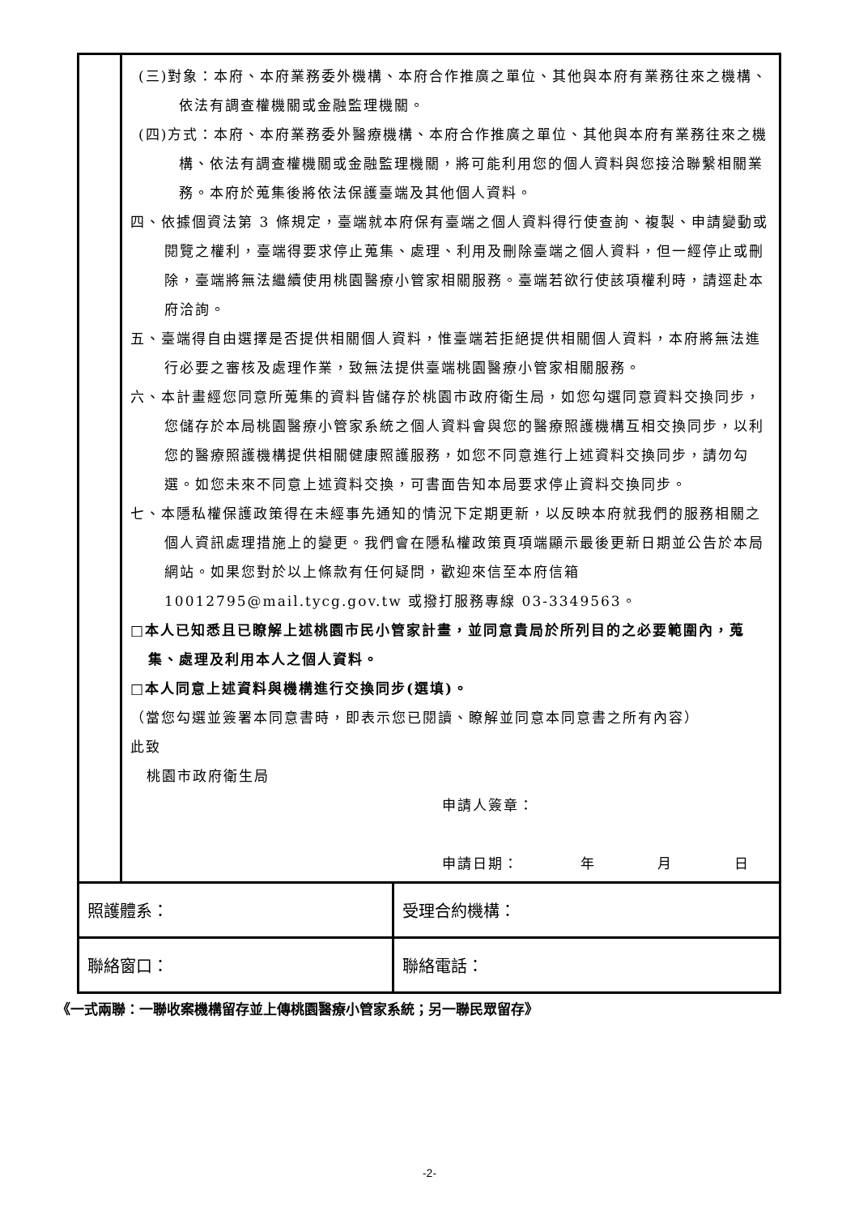| | (三)對象：本府、本府業務委外機構、本府合作推廣之單位、其他與本府有業務往來之機構、依法有調查權機關或金融監理機關。 (四)方式：本府、本府業務委外醫療機構、本府合作推廣之單位、其他與本府有業務往來之機構、依法有調查權機關或金融監理機關，將可能利用您的個人資料與您接洽聯繫相關業務。本府於蒐集後將依法保護臺端及其他個人資料。 四、依據個資法第 3 條規定，臺端就本府保有臺端之個人資料得行使查詢、複製、申請變動或閱覽之權利，臺端得要求停止蒐集、處理、利用及刪除臺端之個人資料，但一經停止或刪除，臺端將無法繼續使用桃園醫療小管家相關服務。臺端若欲行使該項權利時，請逕赴本府洽詢。 五、臺端得自由選擇是否提供相關個人資料，惟臺端若拒絕提供相關個人資料，本府將無法進行必要之審核及處理作業，致無法提供臺端桃園醫療小管家相關服務。 六、本計畫經您同意所蒐集的資料皆儲存於桃園市政府衛生局，如您勾選同意資料交換同步，您儲存於本局桃園醫療小管家系統之個人資料會與您的醫療照護機構互相交換同步，以利您的醫療照護機構提供相關健康照護服務，如您不同意進行上述資料交換同步，請勿勾選。如您未來不同意上述資料交換，可書面告知本局要求停止資料交換同步。 七、本隱私權保護政策得在未經事先通知的情況下定期更新，以反映本府就我們的服務相關之個人資訊處理措施上的變更。我們會在隱私權政策頁項端顯示最後更新日期並公告於本局網站。如果您對於以上條款有任何疑問，歡迎來信至本府信箱10012795@mail.tycg.gov.tw 或撥打服務專線 03-3349563。 □本人已知悉且已瞭解上述桃園市民小管家計畫，並同意貴局於所列目的之必要範圍內，蒐集、處理及利用本人之個人資料。 □本人同意上述資料與機構進行交換同步(選填)。 （當您勾選並簽署本同意書時，即表示您已閱讀、瞭解並同意本同意書之所有內容） 此致 桃園市政府衛生局 申請人簽章： 申請日期： 年 月 日 | |
| 照護體系： | | 受理合約機構： |
| 聯絡窗口： | | 聯絡電話： |
《一式兩聯：一聯收案機構留存並上傳桃園醫療小管家系統；另一聯民眾留存》
-2-